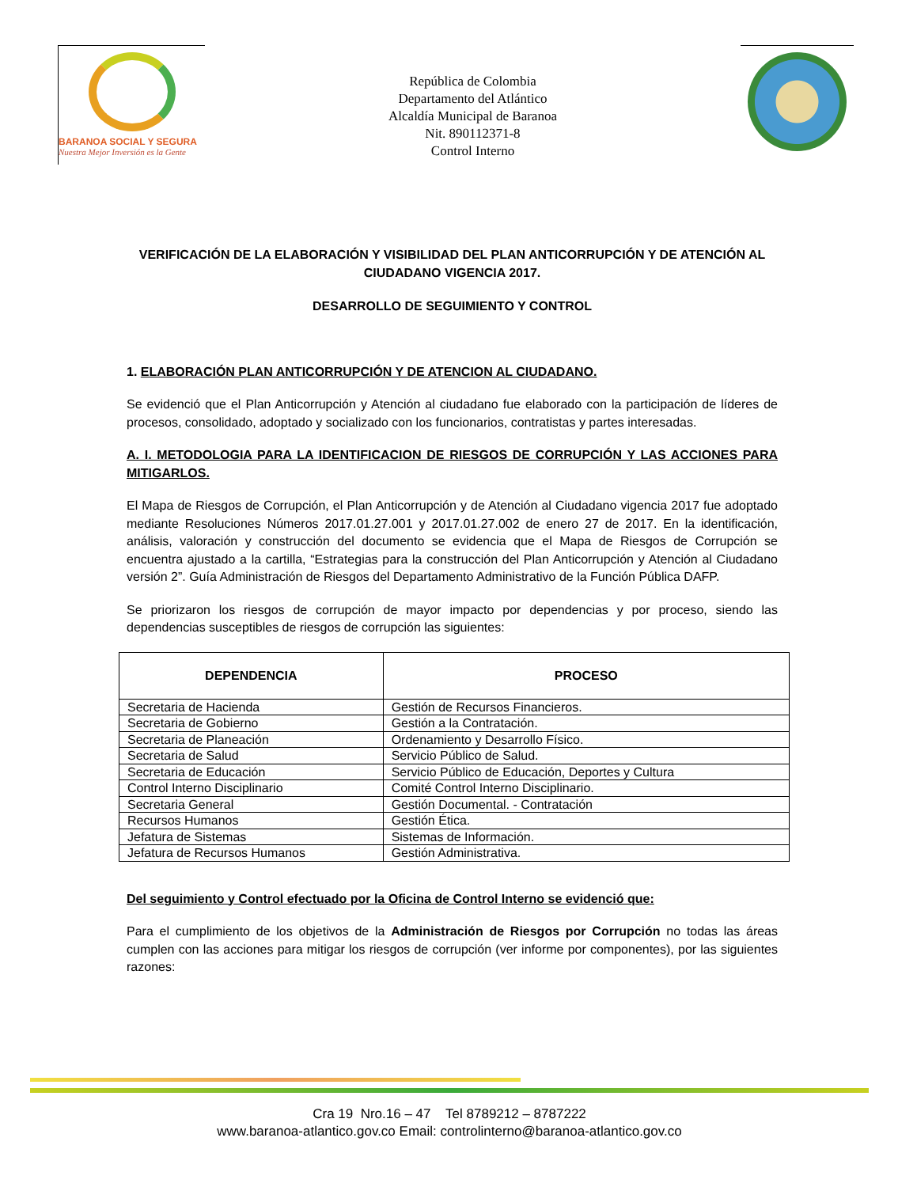BARANOA SOCIAL Y SEGURA
Nuestra Mejor Inversión es la Gente
República de Colombia
Departamento del Atlántico
Alcaldía Municipal de Baranoa
Nit. 890112371-8
Control Interno
VERIFICACIÓN DE LA ELABORACIÓN Y VISIBILIDAD DEL PLAN ANTICORRUPCIÓN Y DE ATENCIÓN AL CIUDADANO VIGENCIA 2017.
DESARROLLO DE SEGUIMIENTO Y CONTROL
1. ELABORACIÓN PLAN ANTICORRUPCIÓN Y DE ATENCION AL CIUDADANO.
Se evidenció que el Plan Anticorrupción y Atención al ciudadano fue elaborado con la participación de líderes de procesos, consolidado, adoptado y socializado con los funcionarios, contratistas y partes interesadas.
A. I. METODOLOGIA PARA LA IDENTIFICACION DE RIESGOS DE CORRUPCIÓN Y LAS ACCIONES PARA MITIGARLOS.
El Mapa de Riesgos de Corrupción, el Plan Anticorrupción y de Atención al Ciudadano vigencia 2017 fue adoptado mediante Resoluciones Números 2017.01.27.001 y 2017.01.27.002 de enero 27 de 2017. En la identificación, análisis, valoración y construcción del documento se evidencia que el Mapa de Riesgos de Corrupción se encuentra ajustado a la cartilla, “Estrategias para la construcción del Plan Anticorrupción y Atención al Ciudadano versión 2”. Guía Administración de Riesgos del Departamento Administrativo de la Función Pública DAFP.
Se priorizaron los riesgos de corrupción de mayor impacto por dependencias y por proceso, siendo las dependencias susceptibles de riesgos de corrupción las siguientes:
| DEPENDENCIA | PROCESO |
| --- | --- |
| Secretaria de Hacienda | Gestión de Recursos Financieros. |
| Secretaria de Gobierno | Gestión a la Contratación. |
| Secretaria de Planeación | Ordenamiento y Desarrollo Físico. |
| Secretaria de Salud | Servicio Público de Salud. |
| Secretaria de Educación | Servicio Público de Educación, Deportes y Cultura |
| Control Interno Disciplinario | Comité Control Interno Disciplinario. |
| Secretaria General | Gestión Documental. - Contratación |
| Recursos Humanos | Gestión Ética. |
| Jefatura de Sistemas | Sistemas de Información. |
| Jefatura de Recursos Humanos | Gestión Administrativa. |
Del seguimiento y Control efectuado por la Oficina de Control Interno se evidenció que:
Para el cumplimiento de los objetivos de la Administración de Riesgos por Corrupción no todas las áreas cumplen con las acciones para mitigar los riesgos de corrupción (ver informe por componentes), por las siguientes razones:
Cra 19 Nro.16 – 47 Tel 8789212 – 8787222
www.baranoa-atlantico.gov.co Email: controlinterno@baranoa-atlantico.gov.co